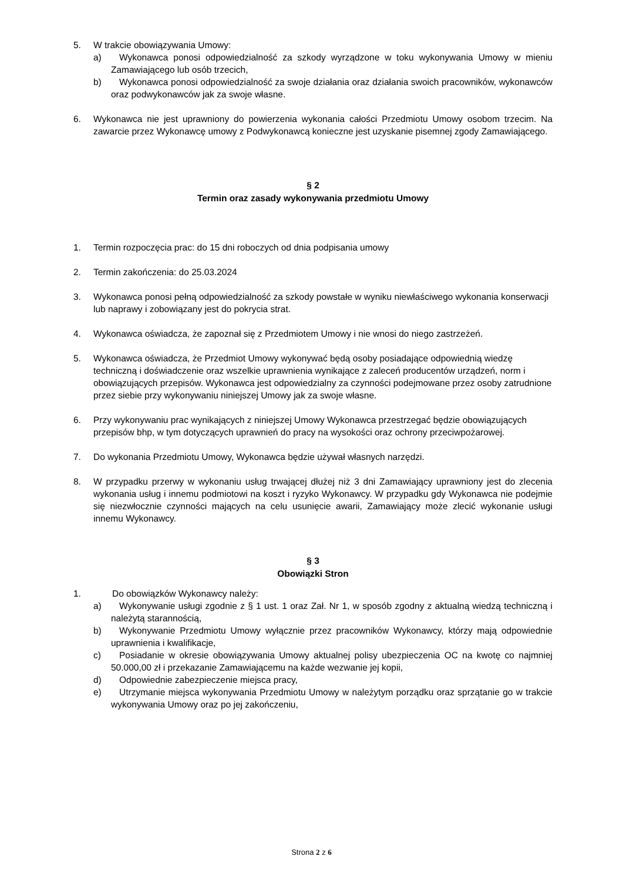5. W trakcie obowiązywania Umowy:
a) Wykonawca ponosi odpowiedzialność za szkody wyrządzone w toku wykonywania Umowy w mieniu Zamawiającego lub osób trzecich,
b) Wykonawca ponosi odpowiedzialność za swoje działania oraz działania swoich pracowników, wykonawców oraz podwykonawców jak za swoje własne.
6. Wykonawca nie jest uprawniony do powierzenia wykonania całości Przedmiotu Umowy osobom trzecim. Na zawarcie przez Wykonawcę umowy z Podwykonawcą konieczne jest uzyskanie pisemnej zgody Zamawiającego.
§ 2
Termin oraz zasady wykonywania przedmiotu Umowy
1. Termin rozpoczęcia prac: do 15 dni roboczych od dnia podpisania umowy
2. Termin zakończenia: do 25.03.2024
3. Wykonawca ponosi pełną odpowiedzialność za szkody powstałe w wyniku niewłaściwego wykonania konserwacji lub naprawy i zobowiązany jest do pokrycia strat.
4. Wykonawca oświadcza, że zapoznał się z Przedmiotem Umowy i nie wnosi do niego zastrzeżeń.
5. Wykonawca oświadcza, że Przedmiot Umowy wykonywać będą osoby posiadające odpowiednią wiedzę techniczną i doświadczenie oraz wszelkie uprawnienia wynikające z zaleceń producentów urządzeń, norm i obowiązujących przepisów. Wykonawca jest odpowiedzialny za czynności podejmowane przez osoby zatrudnione przez siebie przy wykonywaniu niniejszej Umowy jak za swoje własne.
6. Przy wykonywaniu prac wynikających z niniejszej Umowy Wykonawca przestrzegać będzie obowiązujących przepisów bhp, w tym dotyczących uprawnień do pracy na wysokości oraz ochrony przeciwpożarowej.
7. Do wykonania Przedmiotu Umowy, Wykonawca będzie używał własnych narzędzi.
8. W przypadku przerwy w wykonaniu usług trwającej dłużej niż 3 dni Zamawiający uprawniony jest do zlecenia wykonania usług i innemu podmiotowi na koszt i ryzyko Wykonawcy. W przypadku gdy Wykonawca nie podejmie się niezwłocznie czynności mających na celu usunięcie awarii, Zamawiający może zlecić wykonanie usługi innemu Wykonawcy.
§ 3
Obowiązki Stron
1. Do obowiązków Wykonawcy należy:
a) Wykonywanie usługi zgodnie z § 1 ust. 1 oraz Zał. Nr 1, w sposób zgodny z aktualną wiedzą techniczną i należytą starannością,
b) Wykonywanie Przedmiotu Umowy wyłącznie przez pracowników Wykonawcy, którzy mają odpowiednie uprawnienia i kwalifikacje,
c) Posiadanie w okresie obowiązywania Umowy aktualnej polisy ubezpieczenia OC na kwotę co najmniej 50.000,00 zł i przekazanie Zamawiającemu na każde wezwanie jej kopii,
d) Odpowiednie zabezpieczenie miejsca pracy,
e) Utrzymanie miejsca wykonywania Przedmiotu Umowy w należytym porządku oraz sprzątanie go w trakcie wykonywania Umowy oraz po jej zakończeniu,
Strona 2 z 6